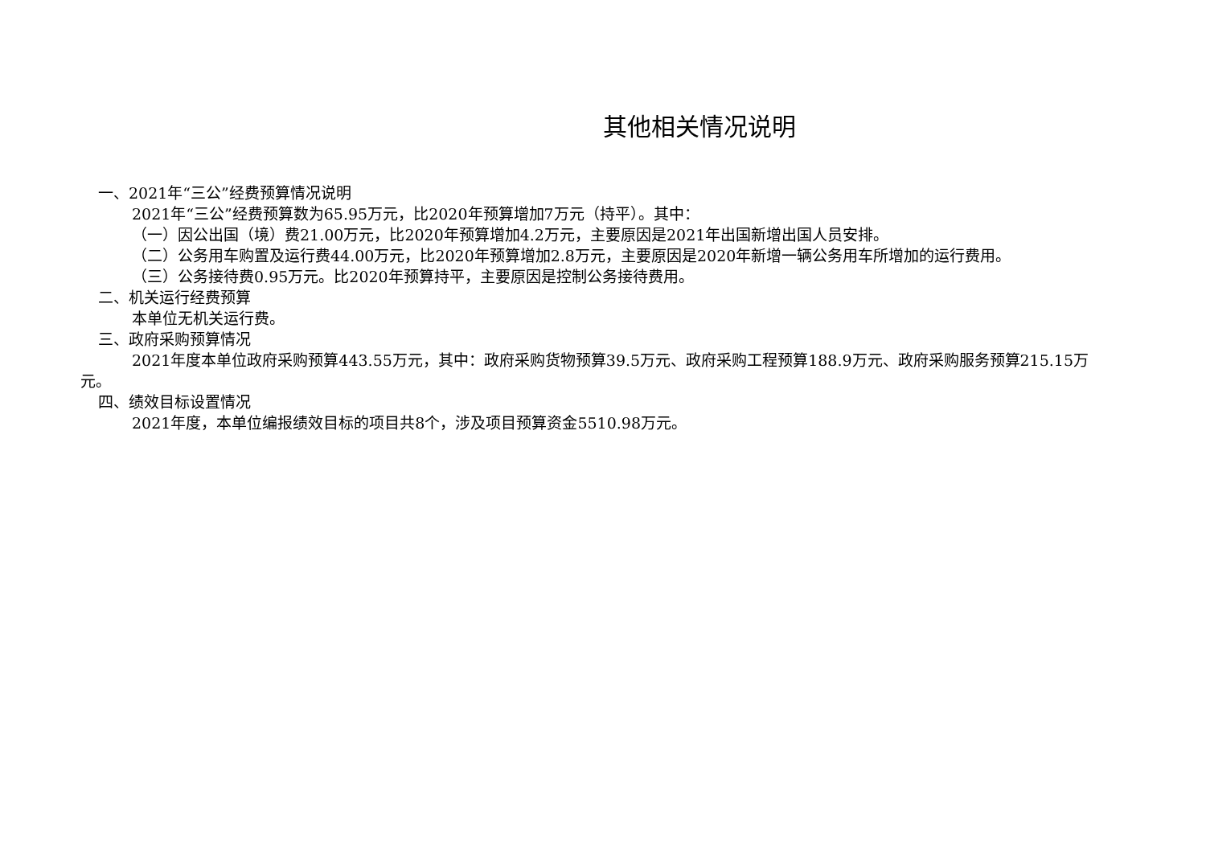其他相关情况说明
一、2021年“三公”经费预算情况说明
2021年“三公”经费预算数为65.95万元，比2020年预算增加7万元（持平）。其中：
（一）因公出国（境）费21.00万元，比2020年预算增加4.2万元，主要原因是2021年出国新增出国人员安排。
（二）公务用车购置及运行费44.00万元，比2020年预算增加2.8万元，主要原因是2020年新增一辆公务用车所增加的运行费用。
（三）公务接待费0.95万元。比2020年预算持平，主要原因是控制公务接待费用。
二、机关运行经费预算
本单位无机关运行费。
三、政府采购预算情况
2021年度本单位政府采购预算443.55万元，其中：政府采购货物预算39.5万元、政府采购工程预算188.9万元、政府采购服务预算215.15万元。
四、绩效目标设置情况
2021年度，本单位编报绩效目标的项目共8个，涉及项目预算资金5510.98万元。